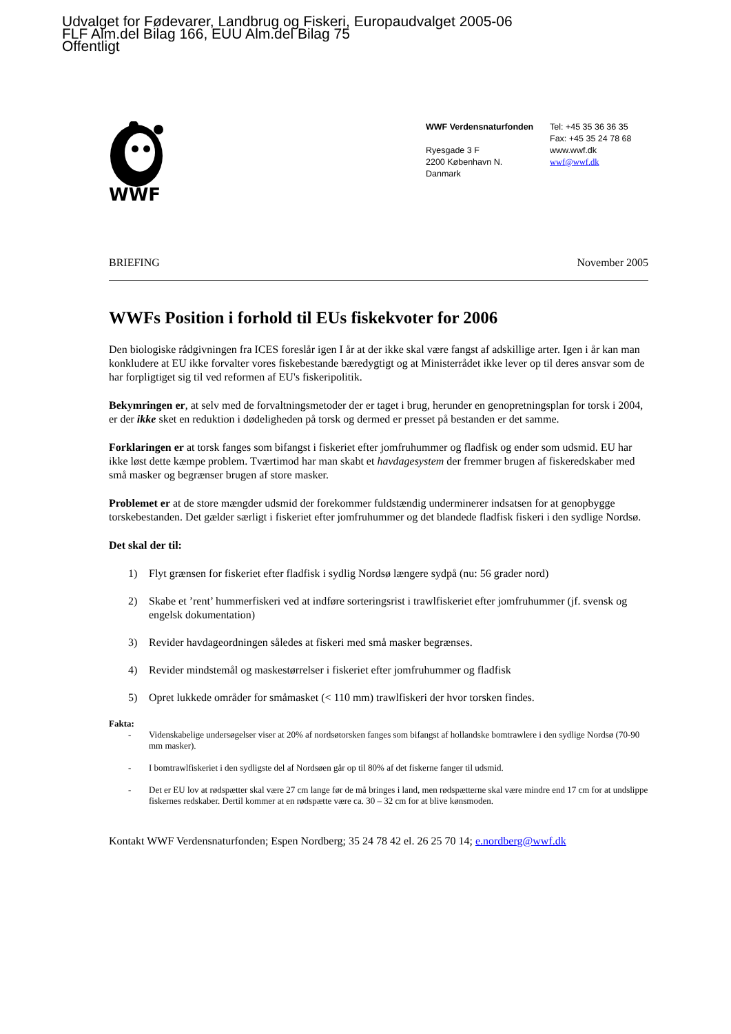Udvalget for Fødevarer, Landbrug og Fiskeri, Europaudvalget 2005-06
FLF Alm.del Bilag 166, EUU Alm.del Bilag 75
Offentligt
WWF
WWF Verdensnaturfonden
Ryesgade 3 F
2200 København N.
Danmark
Tel: +45 35 36 36 35
Fax: +45 35 24 78 68
www.wwf.dk
wwf@wwf.dk
BRIEFING November 2005
WWFs Position i forhold til EUs fiskekvoter for 2006
Den biologiske rådgivningen fra ICES foreslår igen I år at der ikke skal være fangst af adskillige arter. Igen i år kan man konkludere at EU ikke forvalter vores fiskebestande bæredygtigt og at Ministerrådet ikke lever op til deres ansvar som de har forpligtiget sig til ved reformen af EU's fiskeripolitik.
Bekymringen er, at selv med de forvaltningsmetoder der er taget i brug, herunder en genopretningsplan for torsk i 2004, er der ikke sket en reduktion i dødeligheden på torsk og dermed er presset på bestanden er det samme.
Forklaringen er at torsk fanges som bifangst i fiskeriet efter jomfruhummer og fladfisk og ender som udsmid. EU har ikke løst dette kæmpe problem. Tværtimod har man skabt et havdagesystem der fremmer brugen af fiskeredskaber med små masker og begrænser brugen af store masker.
Problemet er at de store mængder udsmid der forekommer fuldstændig underminerer indsatsen for at genopbygge torskebestanden. Det gælder særligt i fiskeriet efter jomfruhummer og det blandede fladfisk fiskeri i den sydlige Nordsø.
Det skal der til:
1) Flyt grænsen for fiskeriet efter fladfisk i sydlig Nordsø længere sydpå (nu: 56 grader nord)
2) Skabe et ’rent’ hummerfiskeri ved at indføre sorteringsrist i trawlfiskeriet efter jomfruhummer (jf. svensk og engelsk dokumentation)
3) Revider havdageordningen således at fiskeri med små masker begrænses.
4) Revider mindstemål og maskestørrelser i fiskeriet efter jomfruhummer og fladfisk
5) Opret lukkede områder for småmasket (< 110 mm) trawlfiskeri der hvor torsken findes.
Fakta:
- Videnskabelige undersøgelser viser at 20% af nordsøtorsken fanges som bifangst af hollandske bomtrawlere i den sydlige Nordsø (70-90 mm masker).
- I bomtrawlfiskeriet i den sydligste del af Nordsøen går op til 80% af det fiskerne fanger til udsmid.
- Det er EU lov at rødspætter skal være 27 cm lange før de må bringes i land, men rødspætterne skal være mindre end 17 cm for at undslippe fiskernes redskaber. Dertil kommer at en rødspætte være ca. 30 – 32 cm for at blive kønsmoden.
Kontakt WWF Verdensnaturfonden; Espen Nordberg; 35 24 78 42 el. 26 25 70 14; e.nordberg@wwf.dk